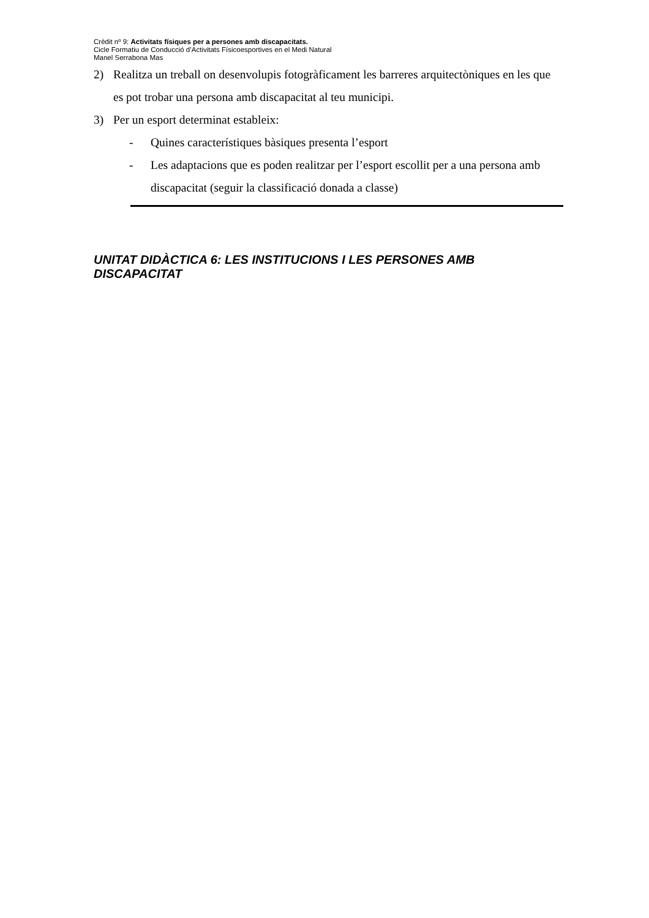Crèdit nº 9: Activitats físiques per a persones amb discapacitats.
Cicle Formatiu de Conducció d’Activitats Físicoesportives en el Medi Natural
Manel Serrabona Mas
2) Realitza un treball on desenvolupis fotogràficament les barreres arquitectòniques en les que es pot trobar una persona amb discapacitat al teu municipi.
3) Per un esport determinat estableix:
- Quines característiques bàsiques presenta l’esport
- Les adaptacions que es poden realitzar per l’esport escollit per a una persona amb discapacitat (seguir la classificació donada a classe)
UNITAT DIDÀCTICA 6: LES INSTITUCIONS I LES PERSONES AMB DISCAPACITAT